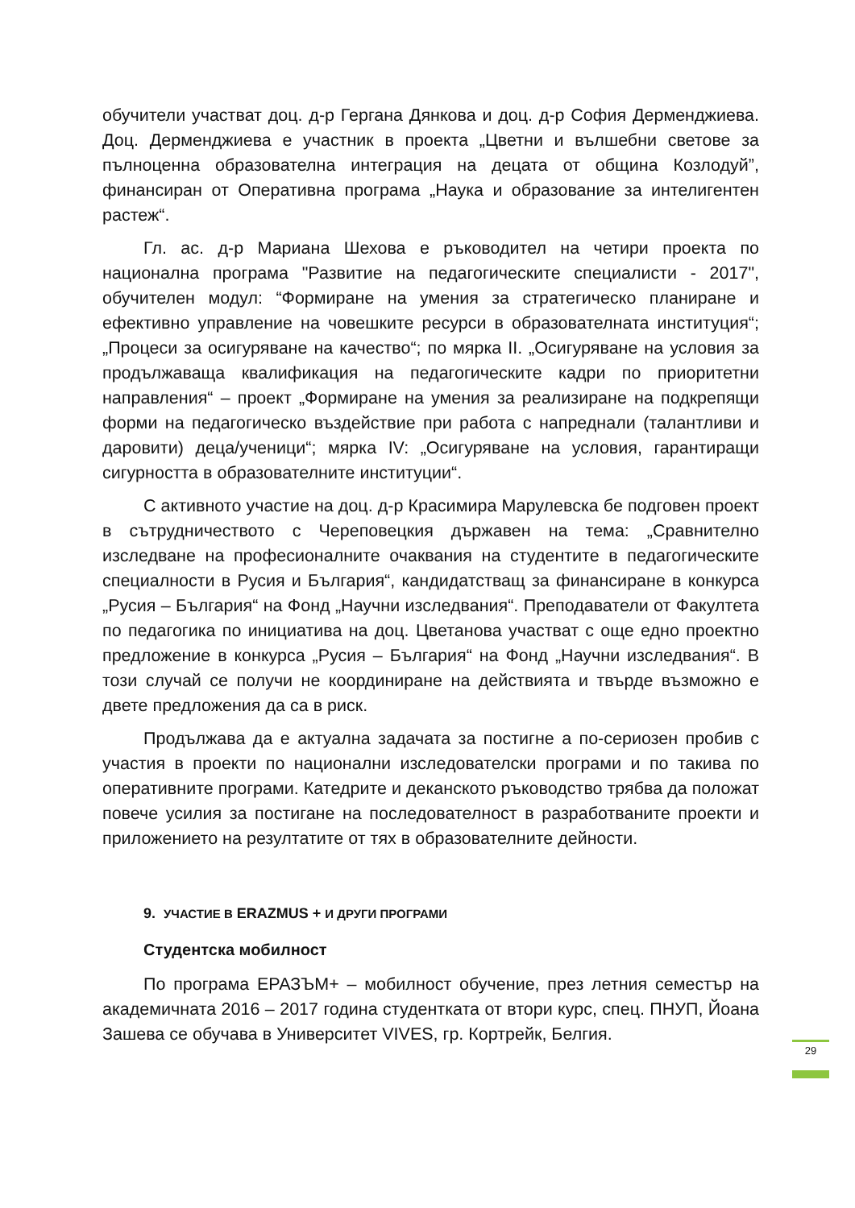обучители участват доц. д-р Гергана Дянкова и доц. д-р София Дерменджиева. Доц. Дерменджиева е участник в проекта „Цветни и вълшебни светове за пълноценна образователна интеграция на децата от община Козлодуй”, финансиран от Оперативна програма „Наука и образование за интелигентен растеж“.
Гл. ас. д-р Мариана Шехова е ръководител на четири проекта по национална програма "Развитие на педагогическите специалисти - 2017", обучителен модул: “Формиране на умения за стратегическо планиране и ефективно управление на човешките ресурси в образователната институция“; „Процеси за осигуряване на качество“; по мярка II. „Осигуряване на условия за продължаваща квалификация на педагогическите кадри по приоритетни направления“ – проект „Формиране на умения за реализиране на подкрепящи форми на педагогическо въздействие при работа с напреднали (талантливи и даровити) деца/ученици“; мярка IV: „Осигуряване на условия, гарантиращи сигурността в образователните институции“.
С активното участие на доц. д-р Красимира Марулевска бе подговен проект в сътрудничеството с Череповецкия държавен на тема: „Сравнително изследване на професионалните очаквания на студентите в педагогическите специалности в Русия и България“, кандидатстващ за финансиране в конкурса „Русия – България“ на Фонд „Научни изследвания“. Преподаватели от Факултета по педагогика по инициатива на доц. Цветанова участват с още едно проектно предложение в конкурса „Русия – България“ на Фонд „Научни изследвания“. В този случай се получи не координиране на действията и твърде възможно е двете предложения да са в риск.
Продължава да е актуална задачата за постигне а по-сериозен пробив с участия в проекти по национални изследователски програми и по такива по оперативните програми. Катедрите и деканското ръководство трябва да положат повече усилия за постигане на последователност в разработваните проекти и приложението на резултатите от тях в образователните дейности.
9. УЧАСТИЕ В ERAZMUS + И ДРУГИ ПРОГРАМИ
Студентска мобилност
По програма ЕРАЗЪМ+ – мобилност обучение, през летния семестър на академичната 2016 – 2017 година студентката от втори курс, спец. ПНУП, Йоана Зашева се обучава в Университет VIVES, гр. Кортрейк, Белгия.
29